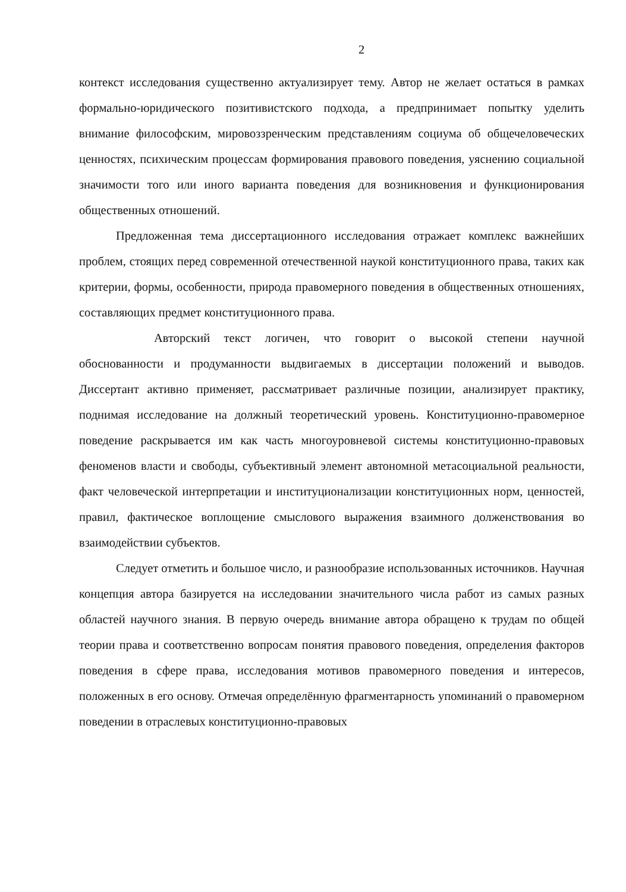2
контекст исследования существенно актуализирует тему. Автор не желает остаться в рамках формально-юридического позитивистского подхода, а предпринимает попытку уделить внимание философским, мировоззренческим представлениям социума об общечеловеческих ценностях, психическим процессам формирования правового поведения, уяснению социальной значимости того или иного варианта поведения для возникновения и функционирования общественных отношений.
Предложенная тема диссертационного исследования отражает комплекс важнейших проблем, стоящих перед современной отечественной наукой конституционного права, таких как критерии, формы, особенности, природа правомерного поведения в общественных отношениях, составляющих предмет конституционного права.
Авторский текст логичен, что говорит о высокой степени научной обоснованности и продуманности выдвигаемых в диссертации положений и выводов. Диссертант активно применяет, рассматривает различные позиции, анализирует практику, поднимая исследование на должный теоретический уровень. Конституционно-правомерное поведение раскрывается им как часть многоуровневой системы конституционно-правовых феноменов власти и свободы, субъективный элемент автономной метасоциальной реальности, факт человеческой интерпретации и институционализации конституционных норм, ценностей, правил, фактическое воплощение смыслового выражения взаимного долженствования во взаимодействии субъектов.
Следует отметить и большое число, и разнообразие использованных источников. Научная концепция автора базируется на исследовании значительного числа работ из самых разных областей научного знания. В первую очередь внимание автора обращено к трудам по общей теории права и соответственно вопросам понятия правового поведения, определения факторов поведения в сфере права, исследования мотивов правомерного поведения и интересов, положенных в его основу. Отмечая определённую фрагментарность упоминаний о правомерном поведении в отраслевых конституционно-правовых